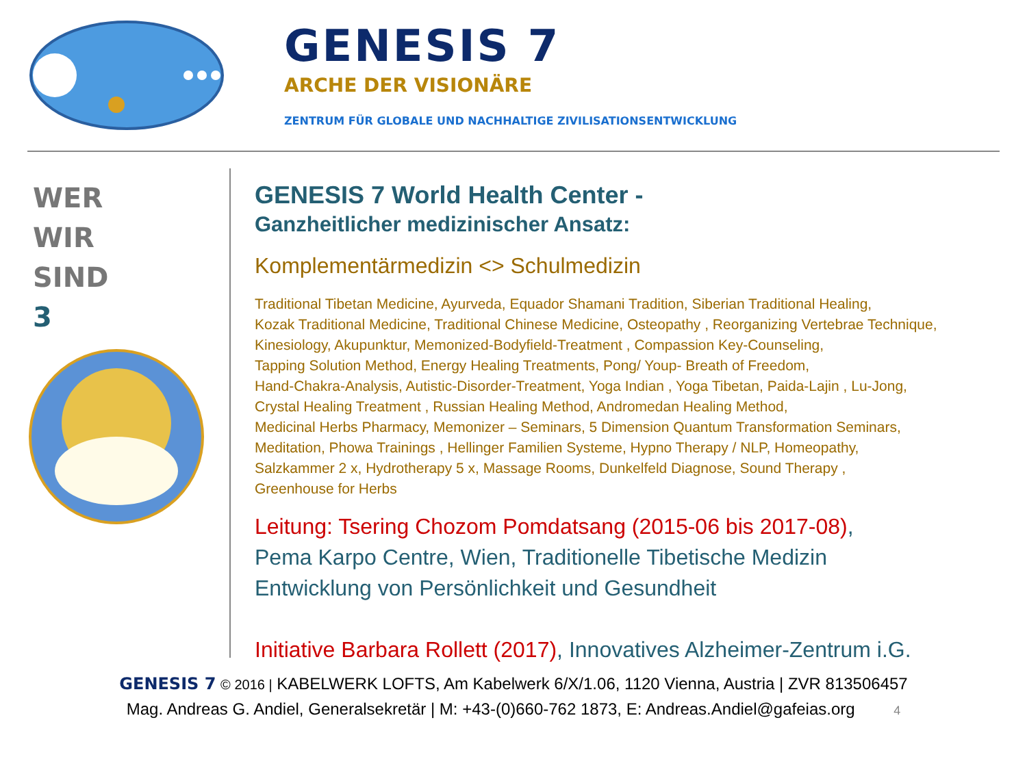GENESIS 7
ARCHE DER VISIONÄRE
ZENTRUM FÜR GLOBALE UND NACHHALTIGE ZIVILISATIONSENTWICKLUNG
WER
WIR
SIND
3
GENESIS 7 World Health Center -
Ganzheitlicher medizinischer Ansatz:
Komplementärmedizin <> Schulmedizin
Traditional Tibetan Medicine, Ayurveda, Equador Shamani Tradition, Siberian Traditional Healing,
Kozak Traditional Medicine, Traditional Chinese Medicine, Osteopathy , Reorganizing Vertebrae Technique,
Kinesiology, Akupunktur, Memonized-Bodyfield-Treatment , Compassion Key-Counseling,
Tapping Solution Method, Energy Healing Treatments, Pong/ Youp- Breath of Freedom,
Hand-Chakra-Analysis, Autistic-Disorder-Treatment, Yoga Indian , Yoga Tibetan, Paida-Lajin , Lu-Jong,
Crystal Healing Treatment , Russian Healing Method, Andromedan Healing Method,
Medicinal Herbs Pharmacy, Memonizer – Seminars, 5 Dimension Quantum Transformation Seminars,
Meditation, Phowa Trainings , Hellinger Familien Systeme, Hypno Therapy / NLP, Homeopathy,
Salzkammer 2 x, Hydrotherapy 5 x, Massage Rooms, Dunkelfeld Diagnose, Sound Therapy ,
Greenhouse for Herbs
Leitung: Tsering Chozom Pomdatsang (2015-06 bis 2017-08),
Pema Karpo Centre, Wien, Traditionelle Tibetische Medizin
Entwicklung von Persönlichkeit und Gesundheit
Initiative Barbara Rollett (2017), Innovatives Alzheimer-Zentrum i.G.
GENESIS 7 © 2016 | KABELWERK LOFTS, Am Kabelwerk 6/X/1.06, 1120 Vienna, Austria | ZVR 813506457
Mag. Andreas G. Andiel, Generalsekretär | M: +43-(0)660-762 1873, E: Andreas.Andiel@gafeias.org 4